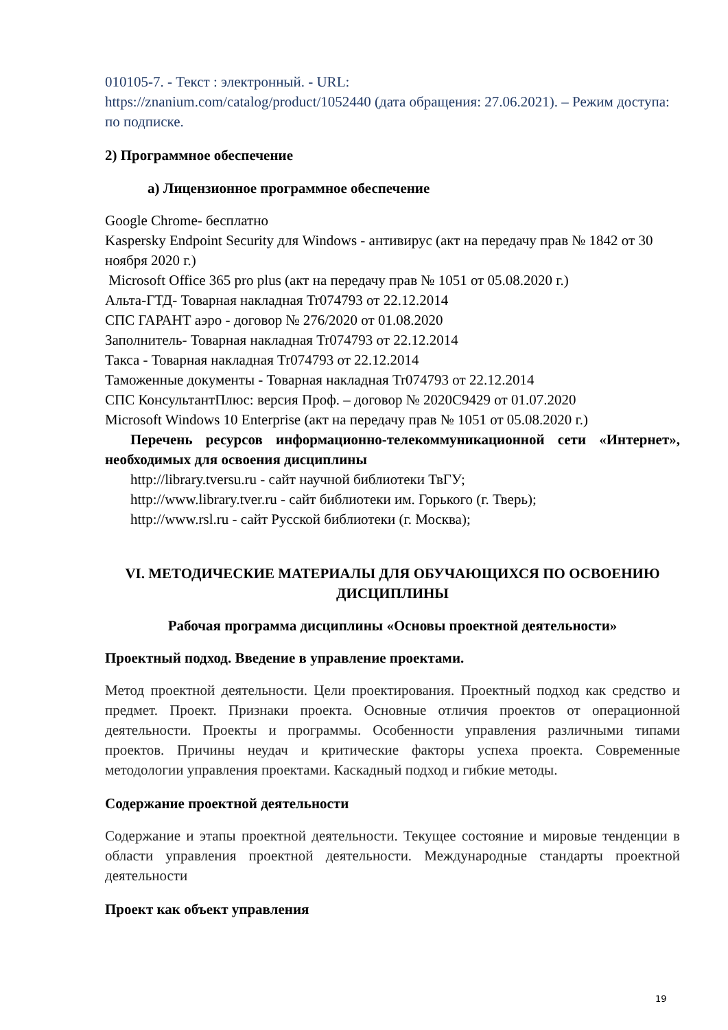010105-7. - Текст : электронный. - URL:
https://znanium.com/catalog/product/1052440 (дата обращения: 27.06.2021). – Режим доступа: по подписке.
2) Программное обеспечение
а) Лицензионное программное обеспечение
Google Chrome- бесплатно
Kaspersky Endpoint Security для Windows - антивирус (акт на передачу прав № 1842 от 30 ноября 2020 г.)
Microsoft Office 365 pro plus (акт на передачу прав № 1051 от 05.08.2020 г.)
Альта-ГТД- Товарная накладная Tr074793 от 22.12.2014
СПС ГАРАНТ аэро - договор № 276/2020 от 01.08.2020
Заполнитель- Товарная накладная Tr074793 от 22.12.2014
Такса - Товарная накладная Tr074793 от 22.12.2014
Таможенные документы - Товарная накладная Tr074793 от 22.12.2014
СПС КонсультантПлюс: версия Проф. – договор № 2020С9429 от 01.07.2020
Microsoft Windows 10 Enterprise (акт на передачу прав № 1051 от 05.08.2020 г.)
Перечень ресурсов информационно-телекоммуникационной сети «Интернет», необходимых для освоения дисциплины
http://library.tversu.ru - сайт научной библиотеки ТвГУ;
http://www.library.tver.ru - сайт библиотеки им. Горького (г. Тверь);
http://www.rsl.ru - сайт Русской библиотеки (г. Москва);
VI. МЕТОДИЧЕСКИЕ МАТЕРИАЛЫ ДЛЯ ОБУЧАЮЩИХСЯ ПО ОСВОЕНИЮ ДИСЦИПЛИНЫ
Рабочая программа дисциплины «Основы проектной деятельности»
Проектный подход. Введение в управление проектами.
Метод проектной деятельности. Цели проектирования. Проектный подход как средство и предмет. Проект. Признаки проекта. Основные отличия проектов от операционной деятельности. Проекты и программы. Особенности управления различными типами проектов. Причины неудач и критические факторы успеха проекта. Современные методологии управления проектами. Каскадный подход и гибкие методы.
Содержание проектной деятельности
Содержание и этапы проектной деятельности. Текущее состояние и мировые тенденции в области управления проектной деятельности. Международные стандарты проектной деятельности
Проект как объект управления
19